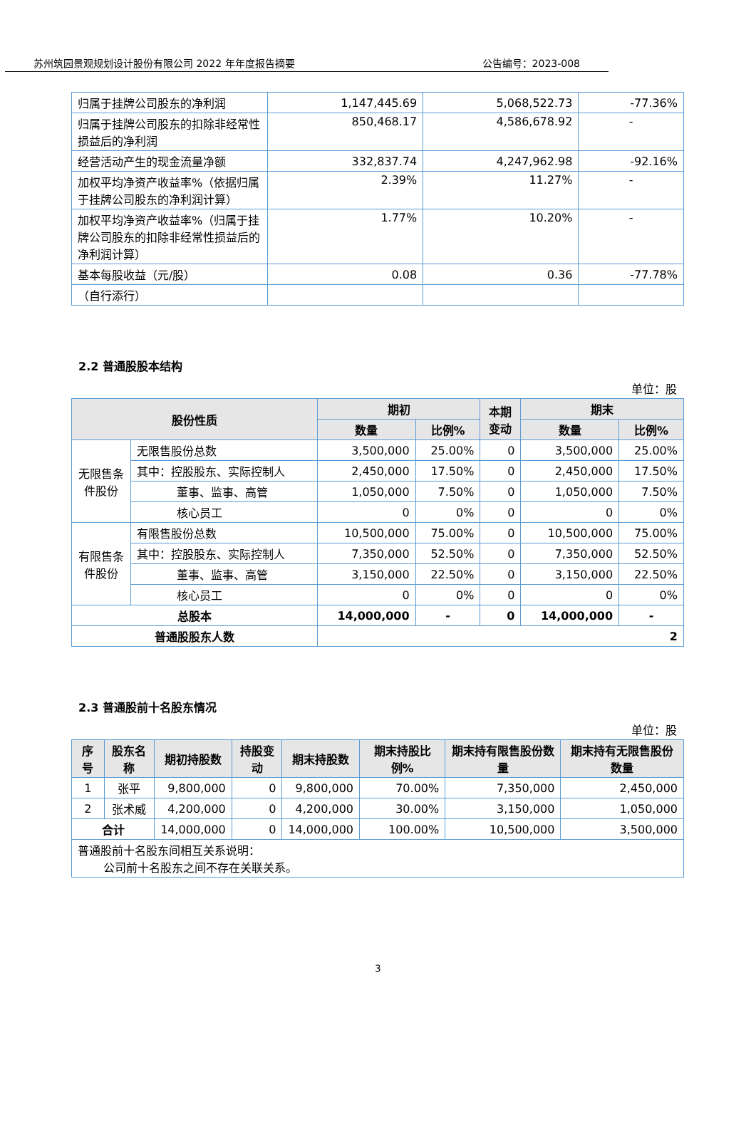苏州筑园景观规划设计股份有限公司 2022 年年度报告摘要 公告编号：2023-008
| 归属于挂牌公司股东的净利润 | 1,147,445.69 | 5,068,522.73 | -77.36% |
| 归属于挂牌公司股东的扣除非经常性损益后的净利润 | 850,468.17 | 4,586,678.92 | - |
| 经营活动产生的现金流量净额 | 332,837.74 | 4,247,962.98 | -92.16% |
| 加权平均净资产收益率%（依据归属于挂牌公司股东的净利润计算） | 2.39% | 11.27% | - |
| 加权平均净资产收益率%（归属于挂牌公司股东的扣除非经常性损益后的净利润计算） | 1.77% | 10.20% | - |
| 基本每股收益（元/股） | 0.08 | 0.36 | -77.78% |
| （自行添行） | | | |
2.2 普通股股本结构
单位：股
| 股份性质 | | 期初 | | 本期 变动 | 期末 | |
| --- | --- | --- | --- | --- | --- | --- |
| | | 数量 | 比例% | | 数量 | 比例% |
| 无限售条件股份 | 无限售股份总数 | 3,500,000 | 25.00% | 0 | 3,500,000 | 25.00% |
| | 其中：控股股东、实际控制人 | 2,450,000 | 17.50% | 0 | 2,450,000 | 17.50% |
| | 董事、监事、高管 | 1,050,000 | 7.50% | 0 | 1,050,000 | 7.50% |
| | 核心员工 | 0 | 0% | 0 | 0 | 0% |
| 有限售条件股份 | 有限售股份总数 | 10,500,000 | 75.00% | 0 | 10,500,000 | 75.00% |
| | 其中：控股股东、实际控制人 | 7,350,000 | 52.50% | 0 | 7,350,000 | 52.50% |
| | 董事、监事、高管 | 3,150,000 | 22.50% | 0 | 3,150,000 | 22.50% |
| | 核心员工 | 0 | 0% | 0 | 0 | 0% |
| 总股本 | | 14,000,000 | - | 0 | 14,000,000 | - |
| 普通股股东人数 | | 2 | | | | |
2.3 普通股前十名股东情况
单位：股
| 序号 | 股东名称 | 期初持股数 | 持股变动 | 期末持股数 | 期末持股比例% | 期末持有限售股份数量 | 期末持有无限售股份数量 |
| --- | --- | --- | --- | --- | --- | --- | --- |
| 1 | 张平 | 9,800,000 | 0 | 9,800,000 | 70.00% | 7,350,000 | 2,450,000 |
| 2 | 张术威 | 4,200,000 | 0 | 4,200,000 | 30.00% | 3,150,000 | 1,050,000 |
| 合计 | | 14,000,000 | 0 | 14,000,000 | 100.00% | 10,500,000 | 3,500,000 |
| 普通股前十名股东间相互关系说明： 公司前十名股东之间不存在关联关系。 | | | | | | | |
3